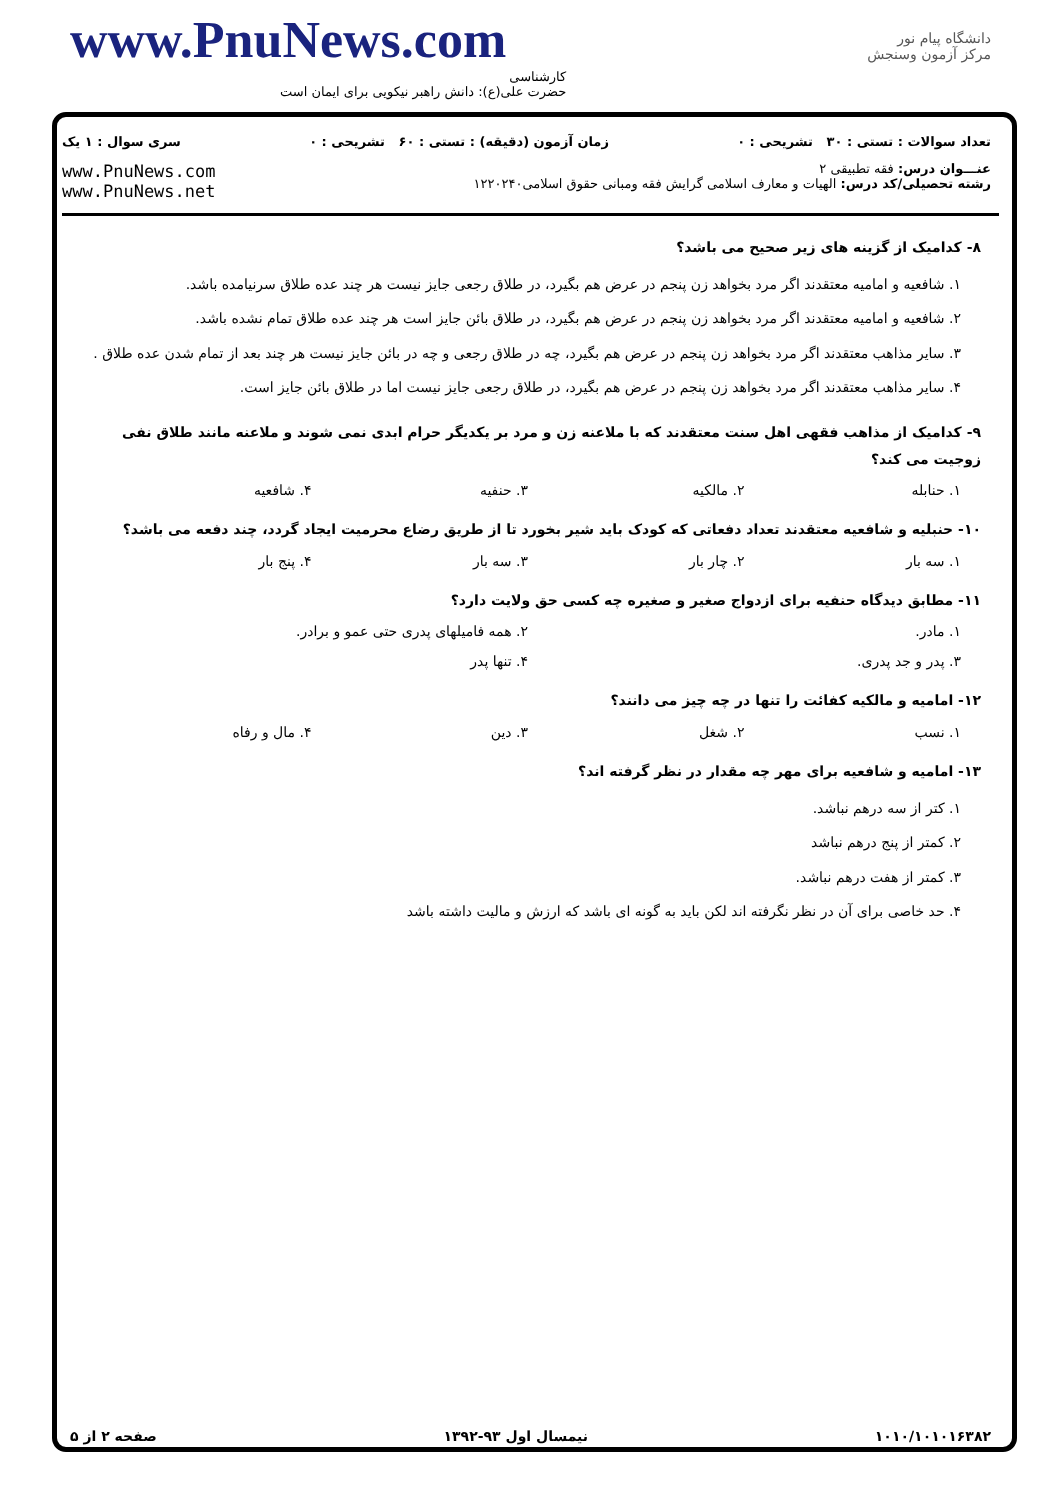www.PnuNews.com
کارشناسی
حضرت علی(ع): دانش راهبر نیکویی برای ایمان است
دانشگاه پیام نور
مرکز آزمون وسنجش
تعداد سوالات : تستی : ۳۰ تشریحی : ۰ زمان آزمون (دقیقه) : تستی : ۶۰ تشریحی : ۰ سری سوال : ۱ یک
عنـــوان درس: فقه تطبیقی ۲
رشته تحصیلی/کد درس: الهیات و معارف اسلامی گرایش فقه ومبانی حقوق اسلامی۱۲۲۰۲۴۰
www.PnuNews.com
www.PnuNews.net
۸- کدامیک از گزینه های زیر صحیح می باشد؟
۱. شافعیه و امامیه معتقدند اگر مرد بخواهد زن پنجم در عرض هم بگیرد، در طلاق رجعی جایز نیست هر چند عده طلاق سرنیامده باشد.
۲. شافعیه و امامیه معتقدند اگر مرد بخواهد زن پنجم در عرض هم بگیرد، در طلاق بائن جایز است هر چند عده طلاق تمام نشده باشد.
۳. سایر مذاهب معتقدند اگر مرد بخواهد زن پنجم در عرض هم بگیرد، چه در طلاق رجعی و چه در بائن جایز نیست هر چند بعد از تمام شدن عده طلاق .
۴. سایر مذاهب معتقدند اگر مرد بخواهد زن پنجم در عرض هم بگیرد، در طلاق رجعی جایز نیست اما در طلاق بائن جایز است.
۹- کدامیک از مذاهب فقهی اهل سنت معتقدند که با ملاعنه زن و مرد بر یکدیگر حرام ابدی نمی شوند و ملاعنه مانند طلاق نفی زوجیت می کند؟
۱. حنابله ۲. مالکیه ۳. حنفیه ۴. شافعیه
۱۰- حنبلیه و شافعیه معتقدند تعداد دفعاتی که کودک باید شیر بخورد تا از طریق رضاع محرمیت ایجاد گردد، چند دفعه می باشد؟
۱. سه بار ۲. چار بار ۳. سه بار ۴. پنج بار
۱۱- مطابق دیدگاه حنفیه برای ازدواج صغیر و صغیره چه کسی حق ولایت دارد؟
۱. مادر. ۲. همه فامیلهای پدری حتی عمو و برادر. ۳. پدر و جد پدری. ۴. تنها پدر
۱۲- امامیه و مالکیه کفائت را تنها در چه چیز می دانند؟
۱. نسب ۲. شغل ۳. دین ۴. مال و رفاه
۱۳- امامیه و شافعیه برای مهر چه مقدار در نظر گرفته اند؟
۱. کتر از سه درهم نباشد.
۲. کمتر از پنج درهم نباشد
۳. کمتر از هفت درهم نباشد.
۴. حد خاصی برای آن در نظر نگرفته اند لکن باید به گونه ای باشد که ارزش و مالیت داشته باشد
۱۰۱۰/۱۰۱۰۱۶۳۸۲ نیمسال اول ۹۳-۱۳۹۲ صفحه ۲ از ۵